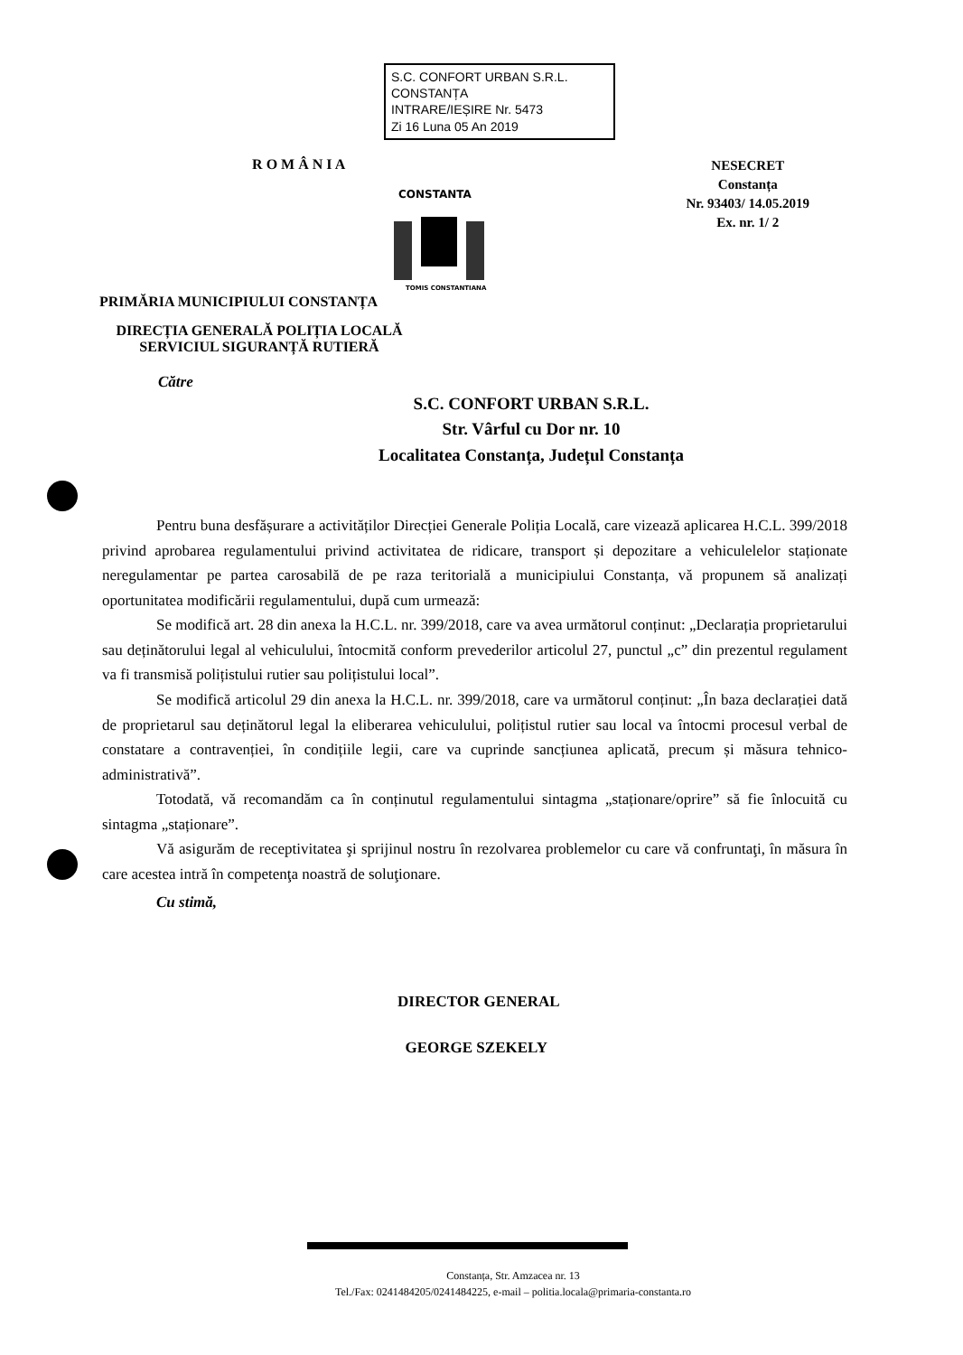S.C. CONFORT URBAN S.R.L.
CONSTANȚA
INTRARE/IEȘIRE Nr. 5473
Zi 16 Luna 05 An 2019
R O M Â N I A
PRIMĂRIA MUNICIPIULUI CONSTANȚA
CONSTANTA
TOMIS CONSTANTIANA
NESECRET
Constanța
Nr. 93403/ 14.05.2019
Ex. nr. 1/ 2
DIRECȚIA GENERALĂ POLIȚIA LOCALĂ
SERVICIUL SIGURANȚĂ RUTIERĂ
Către
S.C. CONFORT URBAN S.R.L.
Str. Vârful cu Dor nr. 10
Localitatea Constanța, Județul Constanța
Pentru buna desfășurare a activităților Direcției Generale Poliția Locală, care vizează aplicarea H.C.L. 399/2018 privind aprobarea regulamentului privind activitatea de ridicare, transport și depozitare a vehiculelelor staționate neregulamentar pe partea carosabilă de pe raza teritorială a municipiului Constanța, vă propunem să analizați oportunitatea modificării regulamentului, după cum urmează:
Se modifică art. 28 din anexa la H.C.L. nr. 399/2018, care va avea următorul conținut: „Declarația proprietarului sau deținătorului legal al vehiculului, întocmită conform prevederilor articolul 27, punctul „c” din prezentul regulament va fi transmisă polițistului rutier sau polițistului local”.
Se modifică articolul 29 din anexa la H.C.L. nr. 399/2018, care va următorul conținut: „În baza declarației dată de proprietarul sau deținătorul legal la eliberarea vehiculului, polițistul rutier sau local va întocmi procesul verbal de constatare a contravenției, în condițiile legii, care va cuprinde sancțiunea aplicată, precum și măsura tehnico-administrativă”.
Totodată, vă recomandăm ca în conținutul regulamentului sintagma „staționare/oprire” să fie înlocuită cu sintagma „staționare”.
Vă asigurăm de receptivitatea şi sprijinul nostru în rezolvarea problemelor cu care vă confruntaţi, în măsura în care acestea intră în competenţa noastră de soluţionare.
Cu stimă,
DIRECTOR GENERAL
GEORGE SZEKELY
Constanța, Str. Amzacea nr. 13
Tel./Fax: 0241484205/0241484225, e-mail – politia.locala@primaria-constanta.ro